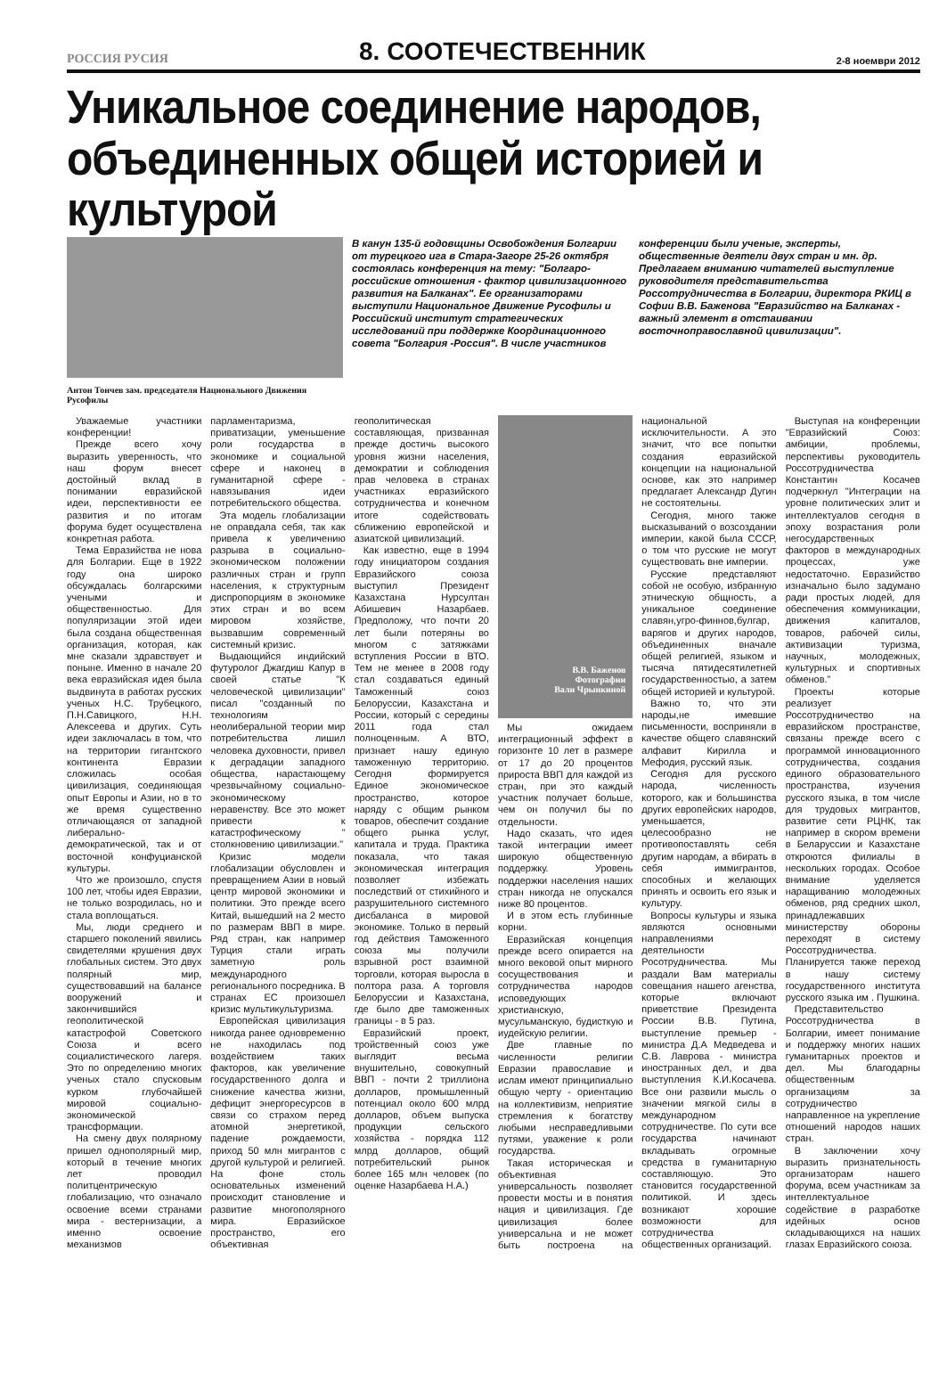РОССИЯ РУСИЯ 8. СООТЕЧЕСТВЕННИК 2-8 ноември 2012
Уникальное соединение народов, объединенных общей историей и культурой
Антон Тончев зам. председателя Национального Движения Русофилы
В канун 135-й годовщины Освобождения Болгарии от турецкого ига в Стара-Загоре 25-26 октября состоялась конференция на тему: "Болгаро-российские отношения - фактор цивилизационного развития на Балканах". Ее организаторами выступили Национальное Движение Русофилы и Российский институт стратегических исследований при поддержке Координационного совета "Болгария -Россия". В числе участников конференции были ученые, эксперты, общественные деятели двух стран и мн. др. Предлагаем вниманию читателей выступление руководителя представительства Россотрудничества в Болгарии, директора РКИЦ в Софии В.В. Баженова "Евразийство на Балканах - важный элемент в отстаивании восточноправославной цивилизации".
Уважаемые участники конференции!
Прежде всего хочу выразить уверенность, что наш форум внесет достойный вклад в понимании евразийской идеи, перспективности ее развития и по итогам форума будет осуществлена конкретная работа.
Тема Евразийства не нова для Болгарии. Еще в 1922 году она широко обсуждалась болгарскими учеными и общественностью. Для популяризации этой идеи была создана общественная организация, которая, как мне сказали здравствует и поныне. Именно в начале 20 века евразийская идея была выдвинута в работах русских ученых Н.С. Трубецкого, П.Н.Савицкого, Н.Н. Алексеева и других. Суть идеи заключалась в том, что на территории гигантского континента Евразии сложилась особая цивилизация, соединяющая опыт Европы и Азии, но в то же время существенно отличающаяся от западной либерально-демократической, так и от восточной конфуцианской культуры.
Что же произошло, спустя 100 лет, чтобы идея Евразии, не только возродилась, но и стала воплощаться.
Мы, люди среднего и старшего поколений явились свидетелями крушения двух глобальных систем. Это двух полярный мир, существовавший на балансе вооружений и закончившийся геополитической катастрофой Советского Союза и всего социалистического лагеря. Это по определению многих ученых стало спусковым курком глубочайшей мировой социально-экономической трансформации.
На смену двух полярному пришел однополярный мир, который в течение многих лет проводил политцентрическую глобализацию, что означало освоение всеми странами мира - вестернизации, а именно освоение механизмов парламентаризма, приватизации, уменьшение роли государства в экономике и социальной сфере и наконец в гуманитарной сфере - навязывания идеи потребительского общества.
Эта модель глобализации не оправдала себя, так как привела к увеличению разрыва в социально-экономическом положении различных стран и групп населения, к структурным диспропорциям в экономике этих стран и во всем мировом хозяйстве, вызвавшим современный системный кризис.
Выдающийся индийский футуролог Джагдиш Капур в своей статье "К человеческой цивилизации" писал "созданный по технологиям неолиберальной теории мир потребительства лишил человека духовности, привел к деградации западного общества, нарастающему чрезвычайному социально-экономическому неравенству. Все это может привести к катастрофическому " столкновению цивилизации."
Кризис модели глобализации обусловлен и превращением Азии в новый центр мировой экономики и политики. Это прежде всего Китай, вышедший на 2 место по размерам ВВП в мире. Ряд стран, как например Турция стали играть заметную роль международного регионального посредника. В странах ЕС произошел кризис мультикультуризма.
Европейская цивилизация никогда ранее одновременно не находилась под воздействием таких факторов, как увеличение государственного долга и снижение качества жизни, дефицит энергоресурсов в связи со страхом перед атомной энергетикой, падение рождаемости, приход 50 млн мигрантов с другой культурой и религией. На фоне столь основательных изменений происходит становление и развитие многополярного мира. Евразийское пространство, его объективная геополитическая составляющая, призванная прежде достичь высокого уровня жизни населения, демократии и соблюдения прав человека в странах участниках евразийского сотрудничества и конечном итоге содействовать сближению европейской и азиатской цивилизаций.
Как известно, еще в 1994 году инициатором создания Евразийского союза выступил Президент Казахстана Нурсултан Абишевич Назарбаев. Предположу, что почти 20 лет были потеряны во многом с затяжками вступления России в ВТО. Тем не менее в 2008 году стал создаваться единый Таможенный союз Белоруссии, Казахстана и России, который с середины 2011 года стал полноценным. А ВТО, признает нашу единую таможенную территорию. Сегодня формируется Единое экономическое пространство, которое наряду с общим рынком товаров, обеспечит создание общего рынка услуг, капитала и труда. Практика показала, что такая экономическая интеграция позволяет избежать последствий от стихийного и разрушительного системного дисбаланса в мировой экономике. Только в первый год действия Таможенного союза мы получили взрывной рост взаимной торговли, которая выросла в полтора раза. А торговля Белоруссии и Казахстана, где было две таможенных границы - в 5 раз.
Евразийский проект, тройственный союз уже выглядит весьма внушительно, совокупный ВВП - почти 2 триллиона долларов, промышленный потенциал около 600 млрд долларов, объем выпуска продукции сельского хозяйства - порядка 112 млрд долларов, общий потребительский рынок более 165 млн человек (по оценке Назарбаева Н.А.)
В.В. Баженов
Фотографии
Вали Чрынкиной
Мы ожидаем интеграционный эффект в горизонте 10 лет в размере от 17 до 20 процентов прироста ВВП для каждой из стран, при это каждый участник получает больше, чем он получил бы по отдельности.
Надо сказать, что идея такой интеграции имеет широкую общественную поддержку. Уровень поддержки населения наших стран никогда не опускался ниже 80 процентов.
И в этом есть глубинные корни.
Евразийская концепция прежде всего опирается на много вековой опыт мирного сосуществования и сотрудничества народов исповедующих христианскую, мусульманскую, будисткую и иудейскую религии.
Две главные по численности религии Евразии православие и ислам имеют принципиально общую черту - ориентацию на коллективизм, неприятие стремления к богатству любыми несправедливыми путями, уважение к роли государства.
Такая историческая и объективная универсальность позволяет провести мосты и в понятия нация и цивилизация. Где цивилизация более универсальна и не может быть построена на национальной исключительности. А это значит, что все попытки создания евразийской концепции на национальной основе, как это например предлагает Александр Дугин не состоятельны.
Сегодня, много также высказываний о возсоздании империи, какой была СССР, о том что русские не могут существовать вне империи.
Русские представляют собой не особую, избранную этническую общность, а уникальное соединение славян,угро-финнов,булгар, варягов и других народов, объединенных вначале общей религией, языком и тысяча пятидесятилетней государственностью, а затем общей историей и культурой.
Важно то, что эти народы,не имевшие письменности, восприняли в качестве общего славянский алфавит Кирилла и Мефодия, русский язык.
Сегодня для русского народа, численность которого, как и большинства других европейских народов, уменьшается, целесообразно не противопоставлять себя другим народам, а вбирать в себя иммигрантов, способных и желающих принять и освоить его язык и культуру.
Вопросы культуры и языка являются основными направлениями деятельности Росотрудничества. Мы раздали Вам материалы совещания нашего агенства, которые включают приветствие Президента России В.В. Путина, выступление премьер - министра Д.А Медведева и С.В. Лаврова - министра иностранных дел, и два выступления К.И.Косачева. Все они развили мысль о значении мягкой силы в международном сотрудничестве. По сути все государства начинают вкладывать огромные средства в гуманитарную составляющую. Это становится государственной политикой. И здесь возникают хорошие возможности для сотрудничества общественных организаций.
Выступая на конференции "Евразийский Союз: амбиции, проблемы, перспективы руководитель Россотрудничества Константин Косачев подчеркнул "Интеграции на уровне политических элит и интеллектуалов сегодня в эпоху возрастания роли негосударственных факторов в международных процессах, уже недостаточно. Евразийство изначально было задумано ради простых людей, для обеспечения коммуникации, движения капиталов, товаров, рабочей силы, активизации туризма, научных, молодежных, культурных и спортивных обменов."
Проекты которые реализует Россотрудничество на евразийском пространстве, связаны прежде всего с программой инновационного сотрудничества, создания единого образовательного пространства, изучения русского языка, в том числе для трудовых мигрантов, развитие сети РЦНК, так например в скором времени в Беларуссии и Казахстане откроются филиалы в нескольких городах. Особое внимание уделяется наращиванию молодежных обменов, ряд средних школ, принадлежавших министерству обороны переходят в систему Россотрудничества. Планируется также переход в нашу систему государственного института русского языка им . Пушкина.
Представительство Россотрудничества в Болгарии, имеет понимание и поддержку многих наших гуманитарных проектов и дел. Мы благодарны общественным организациям за сотрудничество направленное на укрепление отношений народов наших стран.
В заключении хочу выразить признательность организаторам нашего форума, всем участникам за интеллектуальное содействие в разработке идейных основ складывающихся на наших глазах Евразийского союза.